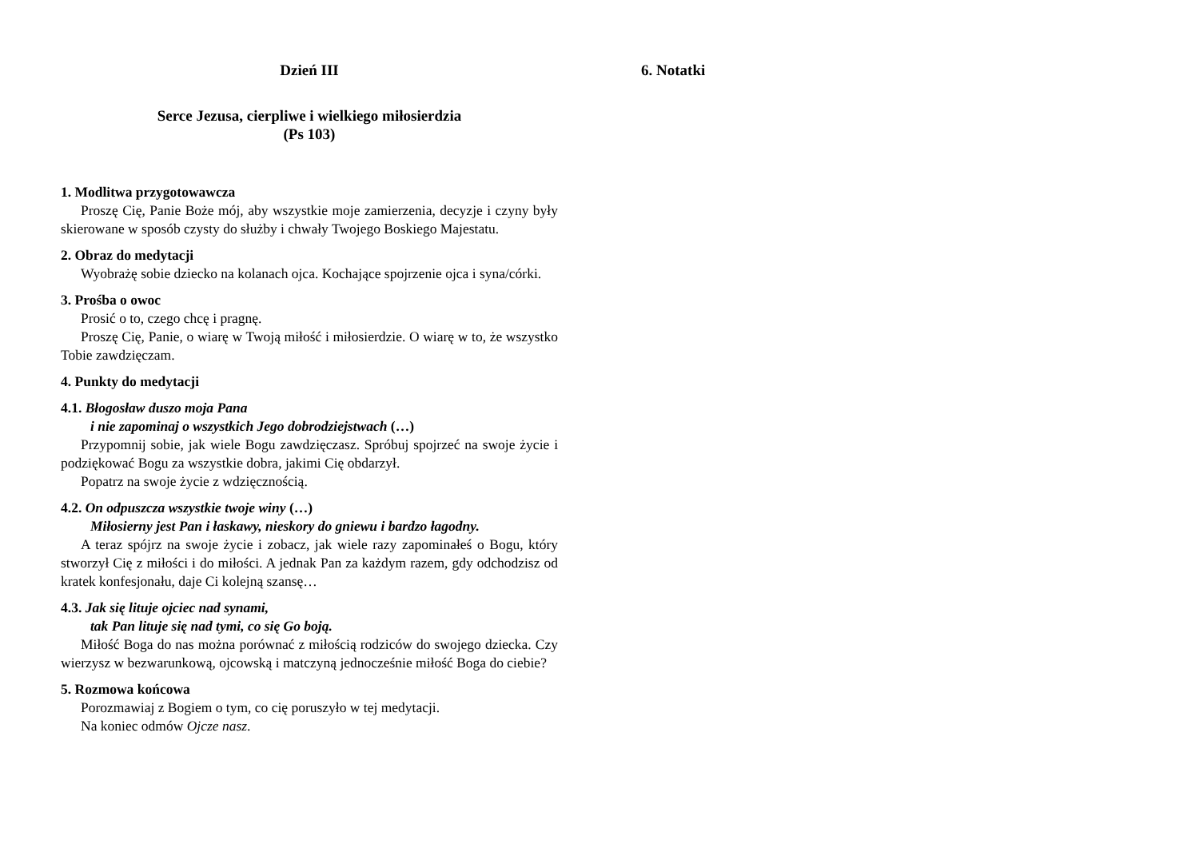Dzień III
Serce Jezusa, cierpliwe i wielkiego miłosierdzia
(Ps 103)
1. Modlitwa przygotowawcza
Proszę Cię, Panie Boże mój, aby wszystkie moje zamierzenia, decyzje i czyny były skierowane w sposób czysty do służby i chwały Twojego Boskiego Majestatu.
2. Obraz do medytacji
Wyobrażę sobie dziecko na kolanach ojca. Kochające spojrzenie ojca i syna/córki.
3. Prośba o owoc
Prosić o to, czego chcę i pragnę.
Proszę Cię, Panie, o wiarę w Twoją miłość i miłosierdzie. O wiarę w to, że wszystko Tobie zawdzięczam.
4. Punkty do medytacji
4.1. Błogosław duszo moja Pana
i nie zapominaj o wszystkich Jego dobrodziejstwach (…)
Przypomnij sobie, jak wiele Bogu zawdzięczasz. Spróbuj spojrzeć na swoje życie i podziękować Bogu za wszystkie dobra, jakimi Cię obdarzył.
Popatrz na swoje życie z wdzięcznością.
4.2. On odpuszcza wszystkie twoje winy (…)
Miłosierny jest Pan i łaskawy, nieskory do gniewu i bardzo łagodny.
A teraz spójrz na swoje życie i zobacz, jak wiele razy zapominałeś o Bogu, który stworzył Cię z miłości i do miłości. A jednak Pan za każdym razem, gdy odchodzisz od kratek konfesjonału, daje Ci kolejną szansę…
4.3. Jak się lituje ojciec nad synami,
tak Pan lituje się nad tymi, co się Go boją.
Miłość Boga do nas można porównać z miłością rodziców do swojego dziecka. Czy wierzysz w bezwarunkową, ojcowską i matczyną jednocześnie miłość Boga do ciebie?
5. Rozmowa końcowa
Porozmawiaj z Bogiem o tym, co cię poruszyło w tej medytacji.
Na koniec odmów Ojcze nasz.
6. Notatki